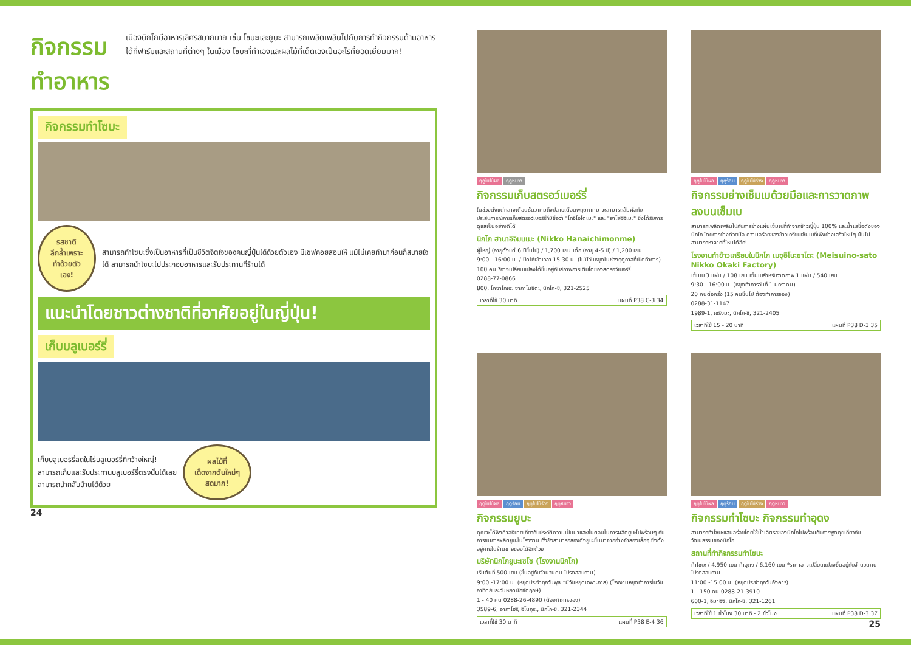กิจกรรมทำอาหาร
เมืองนิกโกมีอาหารเลิศรสมากมาย เช่น โซบะและยูบะ สามารถเพลิดเพลินไปกับการทำกิจกรรมด้านอาหารได้ที่ฟาร์มและสถานที่ต่างๆ ในเมือง โซบะที่ทำเองและผลไม้ที่เด็ดเองเป็นอะไรที่ยอดเยี่ยมมาก!
กิจกรรมทำโซบะ
รสชาติลึกล้ำเพราะ
ทำด้วยตัวเอง!
สามารถทำโซบะซึ่งเป็นอาหารที่เป็นชีวิตจิตใจของคนญี่ปุ่นได้ด้วยตัวเอง มีเชฟคอยสอนให้ แม้ไม่เคยทำมาก่อนก็สบายใจได้ สามารถนำโซบะไปประกอบอาหารและรับประทานที่ร้านได้
แนะนำโดยชาวต่างชาติที่อาศัยอยู่ในญี่ปุ่น!
เก็บบลูเบอร์รี่
เก็บบลูเบอร์รี่สดในไร่บลูเบอร์รี่ที่กว้างใหญ่!
สามารถเก็บและรับประทานบลูเบอร์รี่ตรงนั้นได้เลย
สามารถนำกลับบ้านได้ด้วย
ผลไม้ที่
เด็ดจากต้นใหม่ๆ
สดมาก!
24
ฤดูใบไม้ผลิ ฤดูหนาว
กิจกรรมเก็บสตรอว์เบอร์รี่
ในช่วงตั้งแต่กลางเดือนธันวาคมถึงปลายเดือนพฤษภาคม จะสามารถสัมผัสกับประสบการณ์การเก็บสตรอว์เบอร์รี่ที่มีชื่อว่า "โทจิโอโตเมะ" และ "ยาโยอิฮิเมะ" ซึ่งได้รับการดูแลเป็นอย่างดีได้
นิกโก ฮานาอิจิมนเมะ (Nikko Hanaichimonme)
ผู้ใหญ่ (อายุตั้งแต่ 6 ปีขึ้นไป) / 1,700 เยน เด็ก (อายุ 4-5 ปี) / 1,200 เยน
9:00 - 16:00 น. / ปิดให้เข้าเวลา 15:30 น. (ไม่มีวันหยุดในช่วงฤดูกาลที่เปิดทำการ)
100 คน *อาจเปลี่ยนแปลงได้ขึ้นอยู่กับสภาพการเติบโตของสตรอว์เบอร์รี่
0288-77-0866
800, โคซาโกเอะ ซากาโนชิตะ, นิกโก-ชิ, 321-2525
เวลาที่ใช้ 30 นาที แผนที่ P38 C-3 34
ฤดูใบไม้ผลิ ฤดูร้อน ฤดูใบไม้ร่วง ฤดูหนาว
กิจกรรมย่างเซ็มเบด้วยมือและการวาดภาพลงบนเซ็มเบ
สามารถเพลิดเพลินไปกับการย่างแผ่นเซ็มเบที่ทำจากข้าวญี่ปุ่น 100% และน้ำแร่ชื่อดังของนิกโก โดยการย่างด้วยมือ ความอร่อยของข้าวเกรียบเซ็มเบที่เพิ่งย่างเสร็จใหม่ๆ นั้นไม่สามารถหาจากที่ไหนได้อีก!
โรงงานทำข้าวเกรียบในนิกโก เมซุอิโนะซาโตะ (Meisuino-sato Nikko Okaki Factory)
เซ็มเบ 3 แผ่น / 108 เยน เซ็มเบสำหรับวาดภาพ 1 แผ่น / 540 เยน
9:30 - 16:00 น. (หยุดทำการวันที่ 1 มกราคม)
20 คนต่อครั้ง (15 คนขึ้นไป ต้องทำการจอง)
0288-31-1147
1989-1, เซริงมะ, นิกโก-ชิ, 321-2405
เวลาที่ใช้ 15 - 20 นาที แผนที่ P38 D-3 35
ฤดูใบไม้ผลิ ฤดูร้อน ฤดูใบไม้ร่วง ฤดูหนาว
กิจกรรมยูบะ
คุณจะได้ฟังคำอธิบายเกี่ยวกับประวัติความเป็นมาและขั้นตอนในการผลิตยูบะไปพร้อมๆ กับการชมการผลิตยูบะในโรงงาน ทั้งยังสามารถลองดึงยูบะขึ้นมาจากอ่างจำลองเล็กๆ ซึ่งตั้งอยู่ภายในร้านขายของได้อีกด้วย
บริษัทนิกโกยูบะเซโซ (โรงงานนิกโก)
เริ่มต้นที่ 500 เยน (ขึ้นอยู่กับจำนวนคน โปรดสอบถาม)
9:00 -17:00 น. (หยุดประจำทุกวันพุธ *มีวันหยุดเฉพาะกาล) (โรงงานหยุดทำการในวันอาทิตย์และวันหยุดนักขัตฤกษ์)
1 - 40 คน 0288-26-4890 (ต้องทำการจอง)
3589-6, อากาโฮริ, อิโนกุระ, นิกโก-ชิ, 321-2344
เวลาที่ใช้ 30 นาที แผนที่ P38 E-4 36
ฤดูใบไม้ผลิ ฤดูร้อน ฤดูใบไม้ร่วง ฤดูหนาว
กิจกรรมทำโซบะ กิจกรรมทำอุดง
สามารถทำโซบะแสนอร่อยโดยใช้น้ำเลิศรสของนิกโกไปพร้อมกับการพูดคุยเกี่ยวกับวัฒนธรรมของนิกโก
สถานที่ทำกิจกรรมทำโซบะ
ทำโซบะ / 4,950 เยน ทำอุดง / 6,160 เยน *ราคาอาจเปลี่ยนแปลงขึ้นอยู่กับจำนวนคน โปรดสอบถาม
11:00 -15:00 น. (หยุดประจำทุกวันอังคาร)
1 - 150 คน 0288-21-3910
600-1, อิมาอิจิ, นิกโก-ชิ, 321-1261
เวลาที่ใช้ 1 ชั่วโมง 30 นาที - 2 ชั่วโมง แผนที่ P38 D-3 37
25